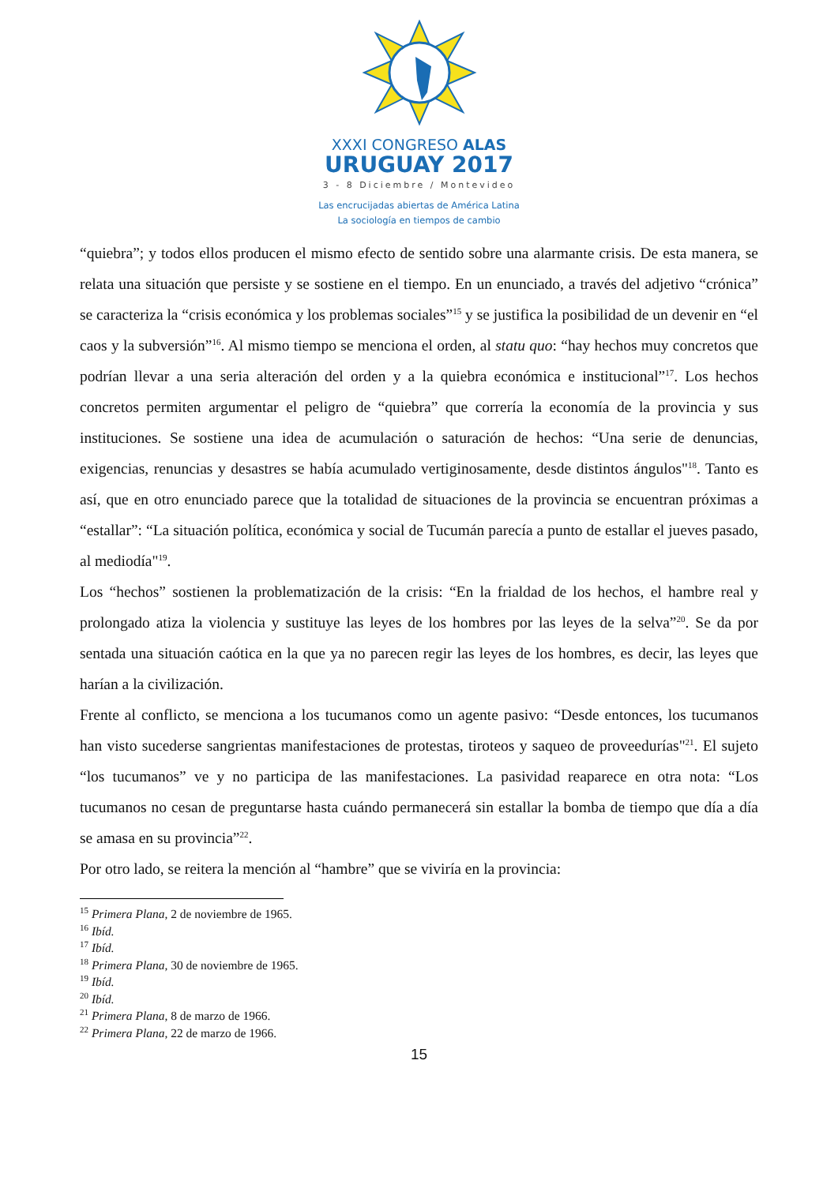XXXI CONGRESO ALAS
URUGUAY 2017
3 - 8 Diciembre / Montevideo
Las encrucijadas abiertas de América Latina
La sociología en tiempos de cambio
“quiebra”; y todos ellos producen el mismo efecto de sentido sobre una alarmante crisis. De esta manera, se relata una situación que persiste y se sostiene en el tiempo. En un enunciado, a través del adjetivo “crónica” se caracteriza la “crisis económica y los problemas sociales”<sup>15</sup> y se justifica la posibilidad de un devenir en “el caos y la subversión”<sup>16</sup>. Al mismo tiempo se menciona el orden, al statu quo: “hay hechos muy concretos que podrían llevar a una seria alteración del orden y a la quiebra económica e institucional”<sup>17</sup>. Los hechos concretos permiten argumentar el peligro de “quiebra” que correría la economía de la provincia y sus instituciones. Se sostiene una idea de acumulación o saturación de hechos: “Una serie de denuncias, exigencias, renuncias y desastres se había acumulado vertiginosamente, desde distintos ángulos"<sup>18</sup>. Tanto es así, que en otro enunciado parece que la totalidad de situaciones de la provincia se encuentran próximas a “estallar”: “La situación política, económica y social de Tucumán parecía a punto de estallar el jueves pasado, al mediodía"<sup>19</sup>.
Los “hechos” sostienen la problematización de la crisis: “En la frialdad de los hechos, el hambre real y prolongado atiza la violencia y sustituye las leyes de los hombres por las leyes de la selva”<sup>20</sup>. Se da por sentada una situación caótica en la que ya no parecen regir las leyes de los hombres, es decir, las leyes que harían a la civilización.
Frente al conflicto, se menciona a los tucumanos como un agente pasivo: “Desde entonces, los tucumanos han visto sucederse sangrientas manifestaciones de protestas, tiroteos y saqueo de proveedurías"<sup>21</sup>. El sujeto “los tucumanos” ve y no participa de las manifestaciones. La pasividad reaparece en otra nota: “Los tucumanos no cesan de preguntarse hasta cuándo permanecerá sin estallar la bomba de tiempo que día a día se amasa en su provincia”<sup>22</sup>.
Por otro lado, se reitera la mención al “hambre” que se viviría en la provincia:
<sup>15</sup> Primera Plana, 2 de noviembre de 1965.
<sup>16</sup> Ibíd.
<sup>17</sup> Ibíd.
<sup>18</sup> Primera Plana, 30 de noviembre de 1965.
<sup>19</sup> Ibíd.
<sup>20</sup> Ibíd.
<sup>21</sup> Primera Plana, 8 de marzo de 1966.
<sup>22</sup> Primera Plana, 22 de marzo de 1966.
15